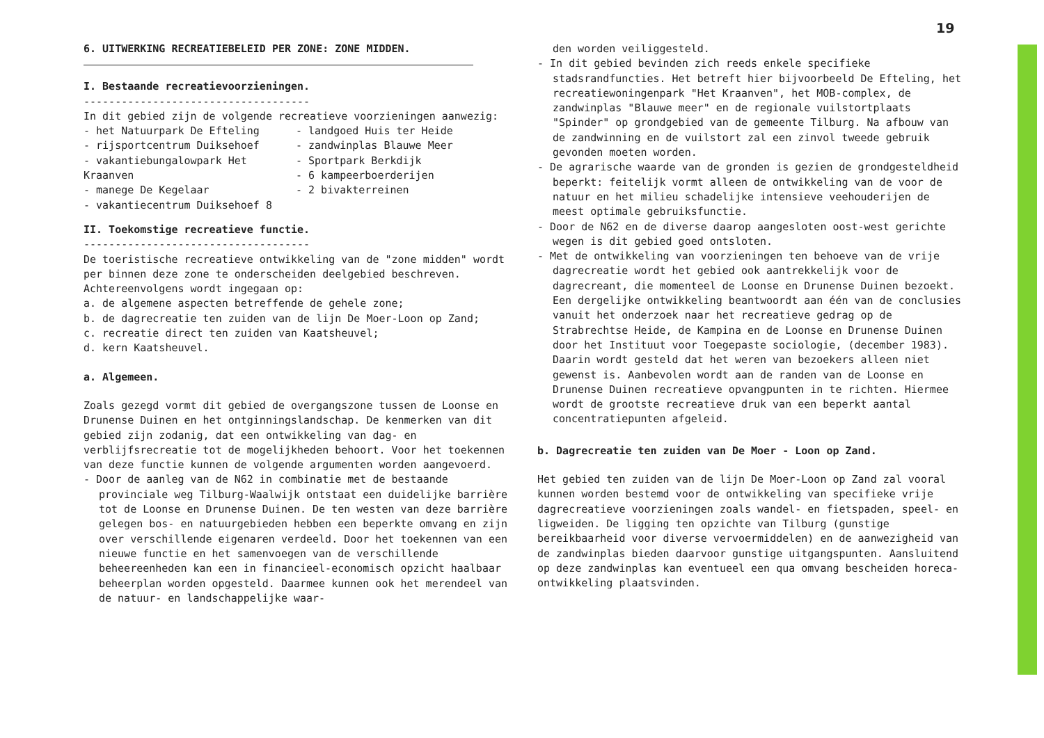19
6. UITWERKING RECREATIEBELEID PER ZONE: ZONE MIDDEN.
I. Bestaande recreatievoorzieningen.
------------------------------------
In dit gebied zijn de volgende recreatieve voorzieningen aanwezig:
- het Natuurpark De Efteling
- rijsportcentrum Duiksehoef
- vakantiebungalowpark Het Kraanven
- manege De Kegelaar
- vakantiecentrum Duiksehoef 8
- landgoed Huis ter Heide
- zandwinplas Blauwe Meer
- Sportpark Berkdijk
- 6 kampeerboerderijen
- 2 bivakterreinen
II. Toekomstige recreatieve functie.
------------------------------------
De toeristische recreatieve ontwikkeling van de "zone midden" wordt per binnen deze zone te onderscheiden deelgebied beschreven. Achtereenvolgens wordt ingegaan op:
a. de algemene aspecten betreffende de gehele zone;
b. de dagrecreatie ten zuiden van de lijn De Moer-Loon op Zand;
c. recreatie direct ten zuiden van Kaatsheuvel;
d. kern Kaatsheuvel.
a. Algemeen.
Zoals gezegd vormt dit gebied de overgangszone tussen de Loonse en Drunense Duinen en het ontginningslandschap. De kenmerken van dit gebied zijn zodanig, dat een ontwikkeling van dag- en verblijfsrecreatie tot de mogelijkheden behoort. Voor het toekennen van deze functie kunnen de volgende argumenten worden aangevoerd.
- Door de aanleg van de N62 in combinatie met de bestaande provinciale weg Tilburg-Waalwijk ontstaat een duidelijke barrière tot de Loonse en Drunense Duinen. De ten westen van deze barrière gelegen bos- en natuurgebieden hebben een beperkte omvang en zijn over verschillende eigenaren verdeeld. Door het toekennen van een nieuwe functie en het samenvoegen van de verschillende beheereenheden kan een in financieel-economisch opzicht haalbaar beheerplan worden opgesteld. Daarmee kunnen ook het merendeel van de natuur- en landschappelijke waar-
den worden veiliggesteld.
- In dit gebied bevinden zich reeds enkele specifieke stadsrandfuncties. Het betreft hier bijvoorbeeld De Efteling, het recreatiewoningenpark "Het Kraanven", het MOB-complex, de zandwinplas "Blauwe meer" en de regionale vuilstortplaats "Spinder" op grondgebied van de gemeente Tilburg. Na afbouw van de zandwinning en de vuilstort zal een zinvol tweede gebruik gevonden moeten worden.
- De agrarische waarde van de gronden is gezien de grondgesteldheid beperkt: feitelijk vormt alleen de ontwikkeling van de voor de natuur en het milieu schadelijke intensieve veehouderijen de meest optimale gebruiksfunctie.
- Door de N62 en de diverse daarop aangesloten oost-west gerichte wegen is dit gebied goed ontsloten.
- Met de ontwikkeling van voorzieningen ten behoeve van de vrije dagrecreatie wordt het gebied ook aantrekkelijk voor de dagrecreant, die momenteel de Loonse en Drunense Duinen bezoekt. Een dergelijke ontwikkeling beantwoordt aan één van de conclusies vanuit het onderzoek naar het recreatieve gedrag op de Strabrechtse Heide, de Kampina en de Loonse en Drunense Duinen door het Instituut voor Toegepaste sociologie, (december 1983). Daarin wordt gesteld dat het weren van bezoekers alleen niet gewenst is. Aanbevolen wordt aan de randen van de Loonse en Drunense Duinen recreatieve opvangpunten in te richten. Hiermee wordt de grootste recreatieve druk van een beperkt aantal concentratiepunten afgeleid.
b. Dagrecreatie ten zuiden van De Moer - Loon op Zand.
Het gebied ten zuiden van de lijn De Moer-Loon op Zand zal vooral kunnen worden bestemd voor de ontwikkeling van specifieke vrije dagrecreatieve voorzieningen zoals wandel- en fietspaden, speel- en ligweiden. De ligging ten opzichte van Tilburg (gunstige bereikbaarheid voor diverse vervoermiddelen) en de aanwezigheid van de zandwinplas bieden daarvoor gunstige uitgangspunten. Aansluitend op deze zandwinplas kan eventueel een qua omvang bescheiden horeca-ontwikkeling plaatsvinden.